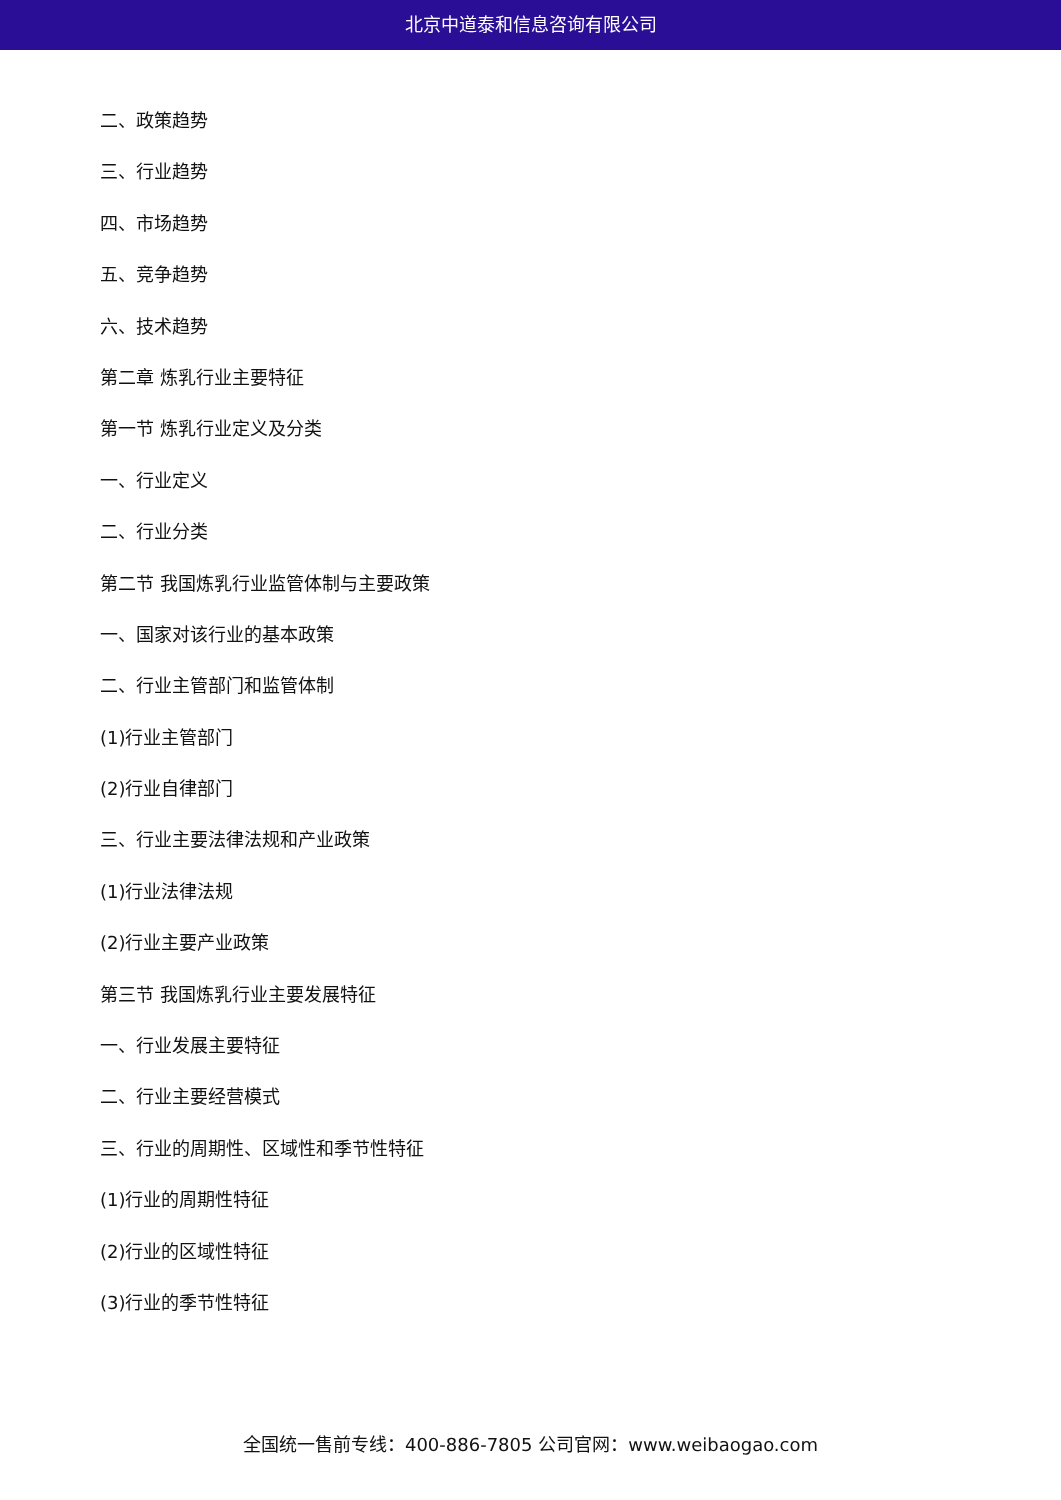北京中道泰和信息咨询有限公司
二、政策趋势
三、行业趋势
四、市场趋势
五、竞争趋势
六、技术趋势
第二章 炼乳行业主要特征
第一节 炼乳行业定义及分类
一、行业定义
二、行业分类
第二节 我国炼乳行业监管体制与主要政策
一、国家对该行业的基本政策
二、行业主管部门和监管体制
(1)行业主管部门
(2)行业自律部门
三、行业主要法律法规和产业政策
(1)行业法律法规
(2)行业主要产业政策
第三节 我国炼乳行业主要发展特征
一、行业发展主要特征
二、行业主要经营模式
三、行业的周期性、区域性和季节性特征
(1)行业的周期性特征
(2)行业的区域性特征
(3)行业的季节性特征
全国统一售前专线：400-886-7805 公司官网：www.weibaogao.com